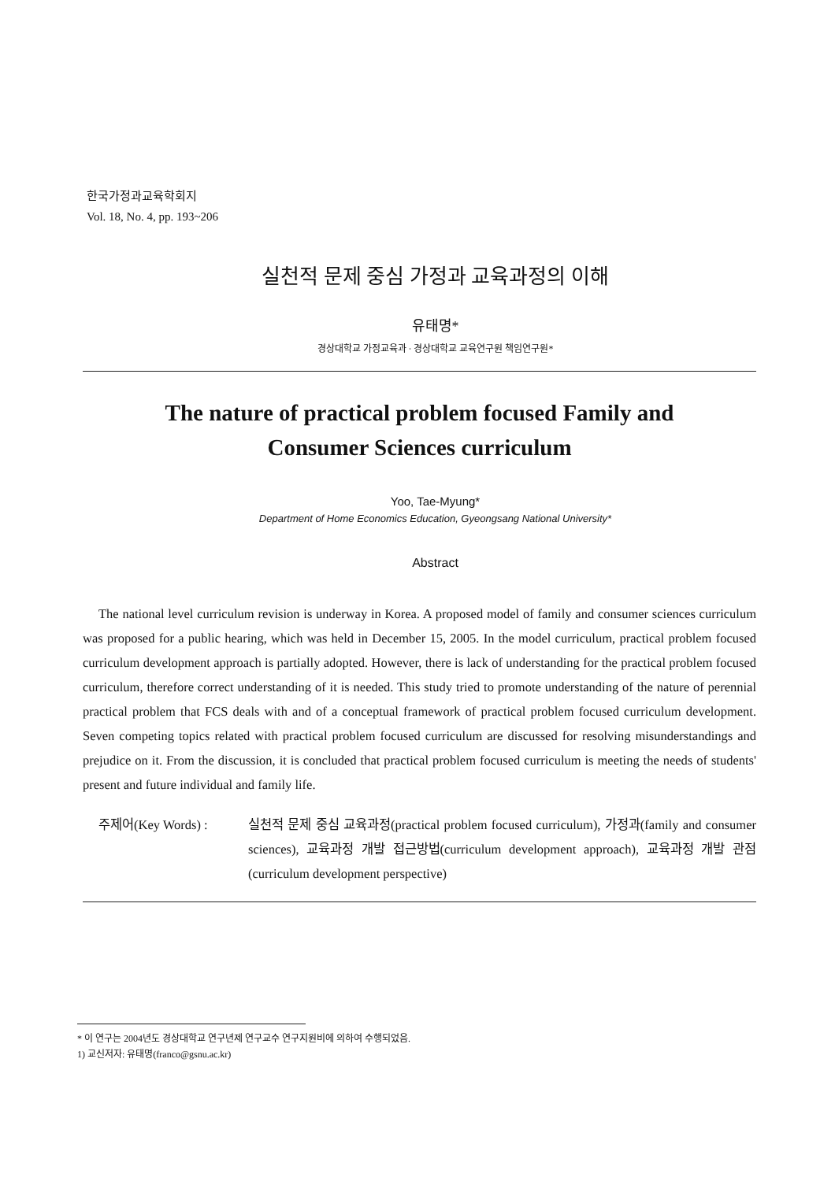한국가정과교육학회지
Vol. 18, No. 4, pp. 193~206
실천적 문제 중심 가정과 교육과정의 이해
유태명*
경상대학교 가정교육과 · 경상대학교 교육연구원 책임연구원*
The nature of practical problem focused Family and
Consumer Sciences curriculum
Yoo, Tae-Myung*
Department of Home Economics Education, Gyeongsang National University*
Abstract
The national level curriculum revision is underway in Korea. A proposed model of family and consumer sciences curriculum was proposed for a public hearing, which was held in December 15, 2005. In the model curriculum, practical problem focused curriculum development approach is partially adopted. However, there is lack of understanding for the practical problem focused curriculum, therefore correct understanding of it is needed. This study tried to promote understanding of the nature of perennial practical problem that FCS deals with and of a conceptual framework of practical problem focused curriculum development. Seven competing topics related with practical problem focused curriculum are discussed for resolving misunderstandings and prejudice on it. From the discussion, it is concluded that practical problem focused curriculum is meeting the needs of students' present and future individual and family life.
주제어(Key Words) : 실천적 문제 중심 교육과정(practical problem focused curriculum), 가정과(family and consumer sciences), 교육과정 개발 접근방법(curriculum development approach), 교육과정 개발 관점(curriculum development perspective)
* 이 연구는 2004년도 경상대학교 연구년제 연구교수 연구지원비에 의하여 수행되었음.
1) 교신저자: 유태명(franco@gsnu.ac.kr)